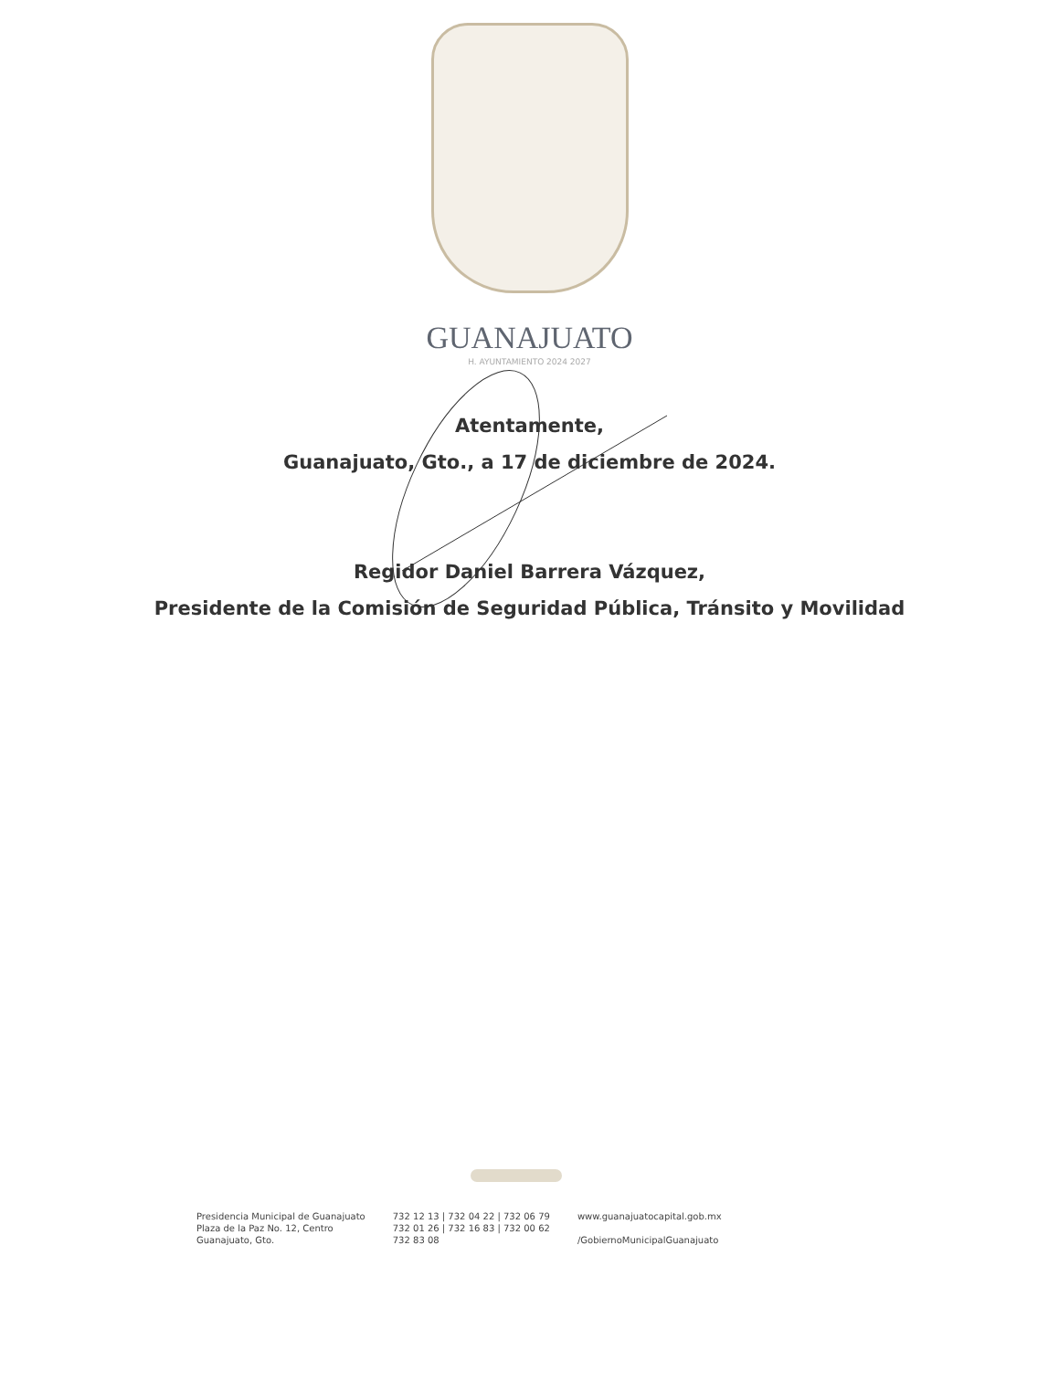GUANAJUATO
H. AYUNTAMIENTO 2024 2027
Atentamente,
Guanajuato, Gto., a 17 de diciembre de 2024.
Regidor Daniel Barrera Vázquez,
Presidente de la Comisión de Seguridad Pública, Tránsito y Movilidad
Presidencia Municipal de Guanajuato
Plaza de la Paz No. 12, Centro
Guanajuato, Gto.
732 12 13 | 732 04 22 | 732 06 79
732 01 26 | 732 16 83 | 732 00 62
732 83 08
www.guanajuatocapital.gob.mx
/GobiernoMunicipalGuanajuato